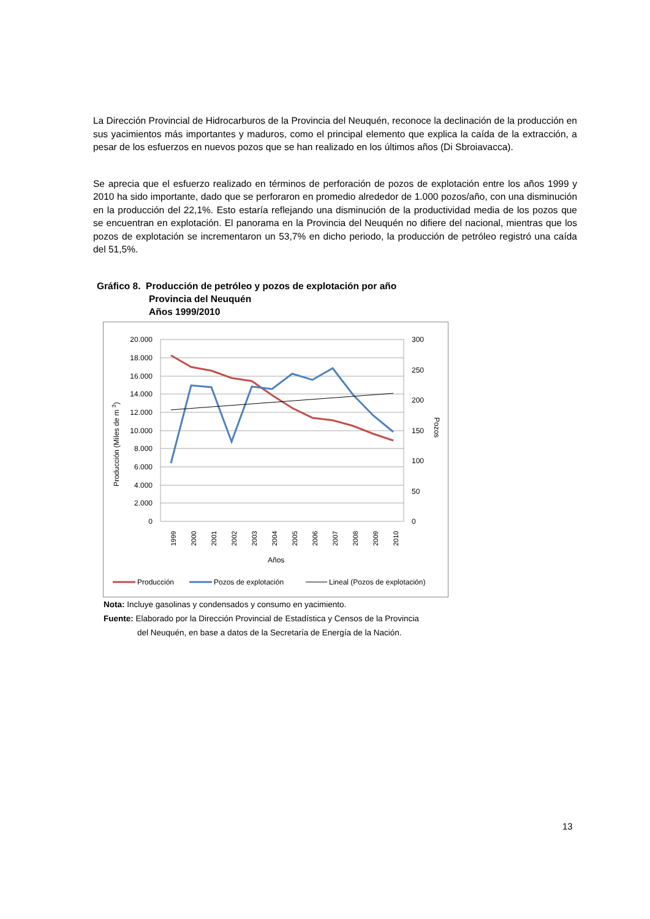La Dirección Provincial de Hidrocarburos de la Provincia del Neuquén, reconoce la declinación de la producción en sus yacimientos más importantes y maduros, como el principal elemento que explica la caída de la extracción, a pesar de los esfuerzos en nuevos pozos que se han realizado en los últimos años (Di Sbroiavacca).
Se aprecia que el esfuerzo realizado en términos de perforación de pozos de explotación entre los años 1999 y 2010 ha sido importante, dado que se perforaron en promedio alrededor de 1.000 pozos/año, con una disminución en la producción del 22,1%. Esto estaría reflejando una disminución de la productividad media de los pozos que se encuentran en explotación. El panorama en la Provincia del Neuquén no difiere del nacional, mientras que los pozos de explotación se incrementaron un 53,7% en dicho periodo, la producción de petróleo registró una caída del 51,5%.
Gráfico 8. Producción de petróleo y pozos de explotación por año
Provincia del Neuquén
Años 1999/2010
20.000
18.000
16.000
14.000
12.000
10.000
8.000
6.000
4.000
2.000
0
300
250
200
150
100
50
0
1999
2000
2001
2002
2003
2004
2005
2006
2007
2008
2009
2010
Años
Producción (Miles de m 3)
Pozos
Producción
Pozos de explotación
Lineal (Pozos de explotación)
Nota: Incluye gasolinas y condensados y consumo en yacimiento.
Fuente: Elaborado por la Dirección Provincial de Estadística y Censos de la Provincia
del Neuquén, en base a datos de la Secretaría de Energía de la Nación.
13